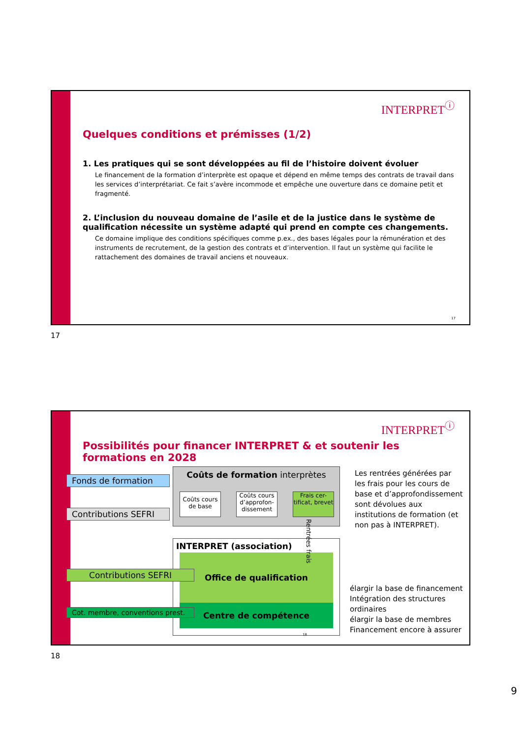INTERPRET<sup>ⓘ</sup>
Quelques conditions et prémisses (1/2)
1. Les pratiques qui se sont développées au fil de l’histoire doivent évoluer
Le financement de la formation d’interprète est opaque et dépend en même temps des contrats de travail dans les services d’interprétariat. Ce fait s’avère incommode et empêche une ouverture dans ce domaine petit et fragmenté.
2. L’inclusion du nouveau domaine de l’asile et de la justice dans le système de qualification nécessite un système adapté qui prend en compte ces changements.
Ce domaine implique des conditions spécifiques comme p.ex., des bases légales pour la rémunération et des instruments de recrutement, de la gestion des contrats et d’intervention. Il faut un système qui facilite le rattachement des domaines de travail anciens et nouveaux.
17
17
INTERPRET<sup>ⓘ</sup>
Possibilités pour financer INTERPRET & et soutenir les formations en 2028
Fonds de formation
Contributions SEFRI
Coûts de formation interprètes
Coûts cours de base
Coûts cours d’approfon-dissement
Frais cer-tificat, brevet
INTERPRET (association)
Office de qualification
Centre de compétence
Rentrées frais
Contributions SEFRI
Cot. membre, conventions prest.
Les rentrées générées par les frais pour les cours de base et d’approfondissement sont dévolues aux institutions de formation (et non pas à INTERPRET).
élargir la base de financement
Intégration des structures ordinaires
élargir la base de membres
Financement encore à assurer
18
18
9